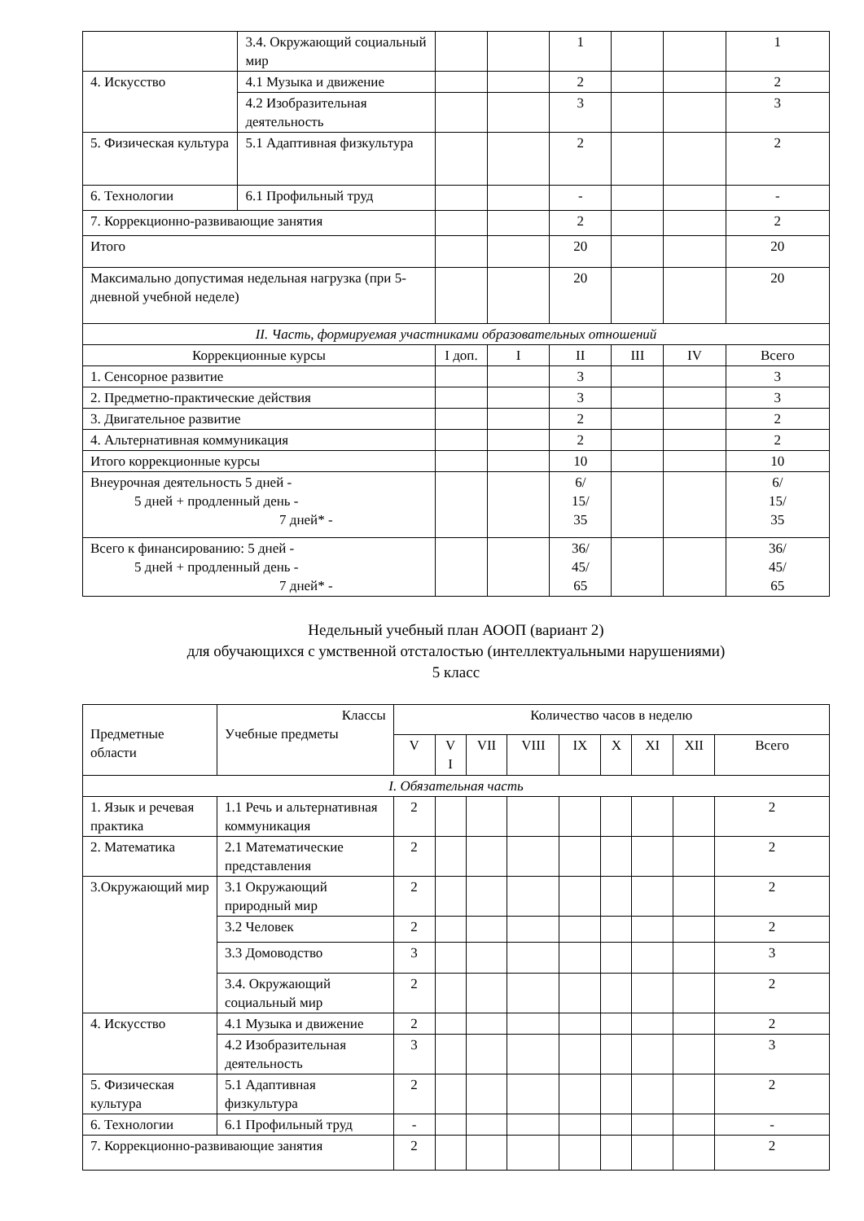| | 3.4. Окружающий социальный мир | | | 1 | | | 1 |
| 4. Искусство | 4.1 Музыка и движение | | | 2 | | | 2 |
| | 4.2 Изобразительная деятельность | | | 3 | | | 3 |
| 5. Физическая культура | 5.1 Адаптивная физкультура | | | 2 | | | 2 |
| 6. Технологии | 6.1 Профильный труд | | | - | | | - |
| 7. Коррекционно-развивающие занятия | | | | 2 | | | 2 |
| Итого | | | | 20 | | | 20 |
| Максимально допустимая недельная нагрузка (при 5-дневной учебной неделе) | | | | 20 | | | 20 |
| II. Часть, формируемая участниками образовательных отношений | | | | | | | |
| Коррекционные курсы | | I доп. | I | II | III | IV | Всего |
| 1. Сенсорное развитие | | | | 3 | | | 3 |
| 2. Предметно-практические действия | | | | 3 | | | 3 |
| 3. Двигательное развитие | | | | 2 | | | 2 |
| 4. Альтернативная коммуникация | | | | 2 | | | 2 |
| Итого коррекционные курсы | | | | 10 | | | 10 |
| Внеурочная деятельность 5 дней - 5 дней + продленный день - 7 дней* - | | | | 6/ 15/ 35 | | | 6/ 15/ 35 |
| Всего к финансированию: 5 дней - 5 дней + продленный день - 7 дней* - | | | | 36/ 45/ 65 | | | 36/ 45/ 65 |
Недельный учебный план АООП (вариант 2)
для обучающихся с умственной отсталостью (интеллектуальными нарушениями)
5 класс
| Предметные области | Классы Учебные предметы | Количество часов в неделю | | | | | | | | |
| --- | --- | --- | --- | --- | --- | --- | --- | --- | --- | --- |
| | | V | V I | VII | VIII | IX | X | XI | XII | Всего |
| I. Обязательная часть | | | | | | | | | | |
| 1. Язык и речевая практика | 1.1 Речь и альтернативная коммуникация | 2 | | | | | | | | 2 |
| 2. Математика | 2.1 Математические представления | 2 | | | | | | | | 2 |
| 3.Окружающий мир | 3.1 Окружающий природный мир | 2 | | | | | | | | 2 |
| | 3.2 Человек | 2 | | | | | | | | 2 |
| | 3.3 Домоводство | 3 | | | | | | | | 3 |
| | 3.4. Окружающий социальный мир | 2 | | | | | | | | 2 |
| 4. Искусство | 4.1 Музыка и движение | 2 | | | | | | | | 2 |
| | 4.2 Изобразительная деятельность | 3 | | | | | | | | 3 |
| 5. Физическая культура | 5.1 Адаптивная физкультура | 2 | | | | | | | | 2 |
| 6. Технологии | 6.1 Профильный труд | - | | | | | | | | - |
| 7. Коррекционно-развивающие занятия | | 2 | | | | | | | | 2 |